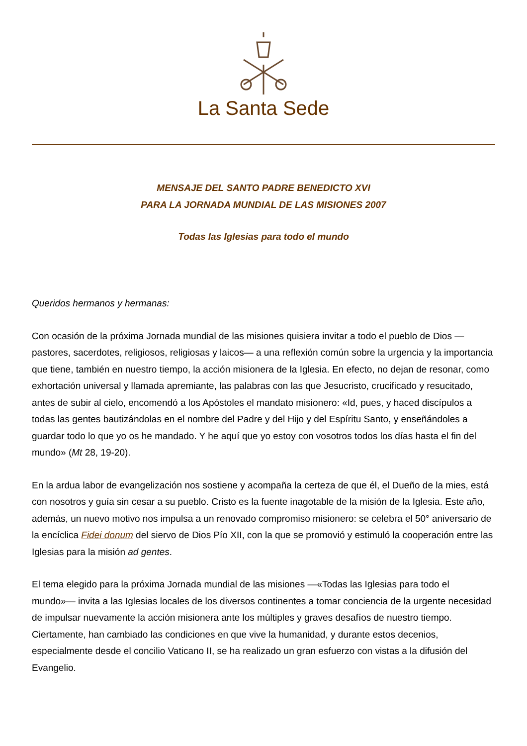La Santa Sede
MENSAJE DEL SANTO PADRE BENEDICTO XVI
PARA LA JORNADA MUNDIAL DE LAS MISIONES 2007
Todas las Iglesias para todo el mundo
Queridos hermanos y hermanas:
Con ocasión de la próxima Jornada mundial de las misiones quisiera invitar a todo el pueblo de Dios —pastores, sacerdotes, religiosos, religiosas y laicos— a una reflexión común sobre la urgencia y la importancia que tiene, también en nuestro tiempo, la acción misionera de la Iglesia. En efecto, no dejan de resonar, como exhortación universal y llamada apremiante, las palabras con las que Jesucristo, crucificado y resucitado, antes de subir al cielo, encomendó a los Apóstoles el mandato misionero: «Id, pues, y haced discípulos a todas las gentes bautizándolas en el nombre del Padre y del Hijo y del Espíritu Santo, y enseñándoles a guardar todo lo que yo os he mandado. Y he aquí que yo estoy con vosotros todos los días hasta el fin del mundo» (Mt 28, 19-20).
En la ardua labor de evangelización nos sostiene y acompaña la certeza de que él, el Dueño de la mies, está con nosotros y guía sin cesar a su pueblo. Cristo es la fuente inagotable de la misión de la Iglesia. Este año, además, un nuevo motivo nos impulsa a un renovado compromiso misionero: se celebra el 50° aniversario de la encíclica Fidei donum del siervo de Dios Pío XII, con la que se promovió y estimuló la cooperación entre las Iglesias para la misión ad gentes.
El tema elegido para la próxima Jornada mundial de las misiones —«Todas las Iglesias para todo el mundo»— invita a las Iglesias locales de los diversos continentes a tomar conciencia de la urgente necesidad de impulsar nuevamente la acción misionera ante los múltiples y graves desafíos de nuestro tiempo. Ciertamente, han cambiado las condiciones en que vive la humanidad, y durante estos decenios, especialmente desde el concilio Vaticano II, se ha realizado un gran esfuerzo con vistas a la difusión del Evangelio.